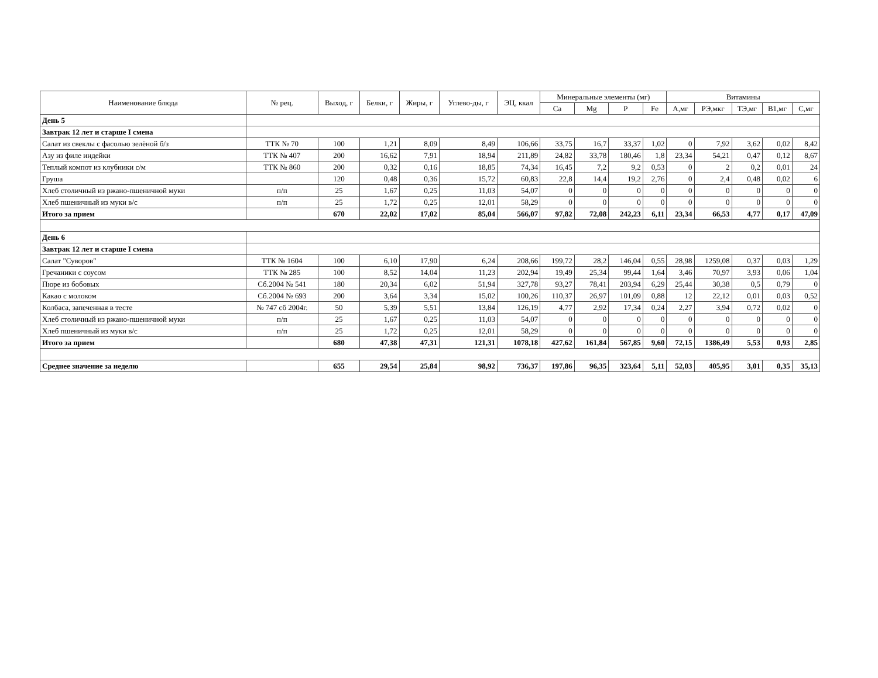| Наименование блюда | № рец. | Выход, г | Белки, г | Жиры, г | Углево-ды, г | ЭЦ, ккал | Минеральные элементы (мг) | | | | Витамины | | | | |
| --- | --- | --- | --- | --- | --- | --- | --- | --- | --- | --- | --- | --- | --- | --- | --- |
| | | | | | | | Ca | Mg | P | Fe | A,мг | РЭ,мкг | ТЭ,мг | B1,мг | C,мг |
| День 5 | | | | | | | | | | | | | | | |
| Завтрак 12 лет и старше I смена | | | | | | | | | | | | | | | |
| Салат из свеклы с фасолью зелёной б/з | ТТК № 70 | 100 | 1,21 | 8,09 | 8,49 | 106,66 | 33,75 | 16,7 | 33,37 | 1,02 | 0 | 7,92 | 3,62 | 0,02 | 8,42 |
| Азу из филе индейки | ТТК № 407 | 200 | 16,62 | 7,91 | 18,94 | 211,89 | 24,82 | 33,78 | 180,46 | 1,8 | 23,34 | 54,21 | 0,47 | 0,12 | 8,67 |
| Теплый компот из клубники с/м | ТТК № 860 | 200 | 0,32 | 0,16 | 18,85 | 74,34 | 16,45 | 7,2 | 9,2 | 0,53 | 0 | 2 | 0,2 | 0,01 | 24 |
| Груша | | 120 | 0,48 | 0,36 | 15,72 | 60,83 | 22,8 | 14,4 | 19,2 | 2,76 | 0 | 2,4 | 0,48 | 0,02 | 6 |
| Хлеб столичный из ржано-пшеничной муки | п/п | 25 | 1,67 | 0,25 | 11,03 | 54,07 | 0 | 0 | 0 | 0 | 0 | 0 | 0 | 0 | 0 |
| Хлеб пшеничный из муки в/с | п/п | 25 | 1,72 | 0,25 | 12,01 | 58,29 | 0 | 0 | 0 | 0 | 0 | 0 | 0 | 0 | 0 |
| Итого за прием | | 670 | 22,02 | 17,02 | 85,04 | 566,07 | 97,82 | 72,08 | 242,23 | 6,11 | 23,34 | 66,53 | 4,77 | 0,17 | 47,09 |
| День 6 | | | | | | | | | | | | | | | |
| Завтрак 12 лет и старше I смена | | | | | | | | | | | | | | | |
| Салат "Суворов" | ТТК № 1604 | 100 | 6,10 | 17,90 | 6,24 | 208,66 | 199,72 | 28,2 | 146,04 | 0,55 | 28,98 | 1259,08 | 0,37 | 0,03 | 1,29 |
| Гречаники с соусом | ТТК № 285 | 100 | 8,52 | 14,04 | 11,23 | 202,94 | 19,49 | 25,34 | 99,44 | 1,64 | 3,46 | 70,97 | 3,93 | 0,06 | 1,04 |
| Пюре из бобовых | Сб.2004 № 541 | 180 | 20,34 | 6,02 | 51,94 | 327,78 | 93,27 | 78,41 | 203,94 | 6,29 | 25,44 | 30,38 | 0,5 | 0,79 | 0 |
| Какао с молоком | Сб.2004 № 693 | 200 | 3,64 | 3,34 | 15,02 | 100,26 | 110,37 | 26,97 | 101,09 | 0,88 | 12 | 22,12 | 0,01 | 0,03 | 0,52 |
| Колбаса, запеченная в тесте | № 747 сб 2004г. | 50 | 5,39 | 5,51 | 13,84 | 126,19 | 4,77 | 2,92 | 17,34 | 0,24 | 2,27 | 3,94 | 0,72 | 0,02 | 0 |
| Хлеб столичный из ржано-пшеничной муки | п/п | 25 | 1,67 | 0,25 | 11,03 | 54,07 | 0 | 0 | 0 | 0 | 0 | 0 | 0 | 0 | 0 |
| Хлеб пшеничный из муки в/с | п/п | 25 | 1,72 | 0,25 | 12,01 | 58,29 | 0 | 0 | 0 | 0 | 0 | 0 | 0 | 0 | 0 |
| Итого за прием | | 680 | 47,38 | 47,31 | 121,31 | 1078,18 | 427,62 | 161,84 | 567,85 | 9,60 | 72,15 | 1386,49 | 5,53 | 0,93 | 2,85 |
| Среднее значение за неделю | | 655 | 29,54 | 25,84 | 98,92 | 736,37 | 197,86 | 96,35 | 323,64 | 5,11 | 52,03 | 405,95 | 3,01 | 0,35 | 35,13 |